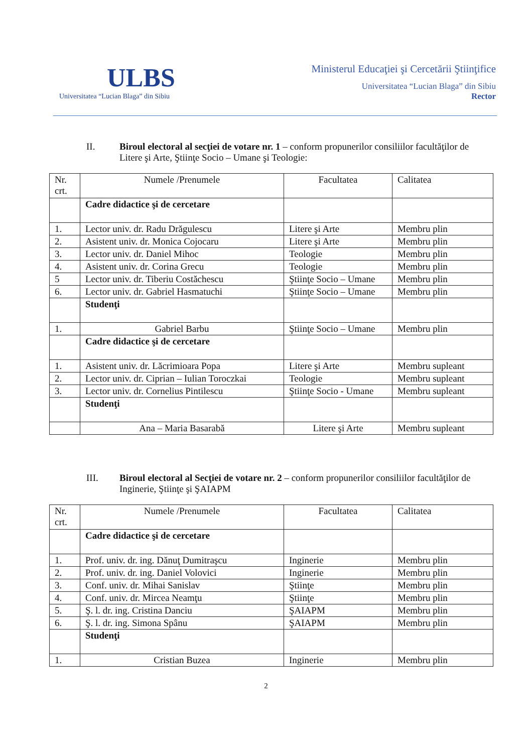ULBS
Universitatea “Lucian Blaga” din Sibiu
Ministerul Educaţiei şi Cercetării Ştiinţifice
Universitatea “Lucian Blaga” din Sibiu
Rector
II. Biroul electoral al secţiei de votare nr. 1 – conform propunerilor consiliilor facultăţilor de Litere şi Arte, Ştiinţe Socio – Umane şi Teologie:
| Nr. crt. | Numele /Prenumele | Facultatea | Calitatea |
| | Cadre didactice şi de cercetare | | |
| 1. | Lector univ. dr. Radu Drăgulescu | Litere şi Arte | Membru plin |
| 2. | Asistent univ. dr. Monica Cojocaru | Litere şi Arte | Membru plin |
| 3. | Lector univ. dr. Daniel Mihoc | Teologie | Membru plin |
| 4. | Asistent univ. dr. Corina Grecu | Teologie | Membru plin |
| 5 | Lector univ. dr. Tiberiu Costăchescu | Ştiinţe Socio – Umane | Membru plin |
| 6. | Lector univ. dr. Gabriel Hasmatuchi | Ştiinţe Socio – Umane | Membru plin |
| | Studenţi | | |
| 1. | Gabriel Barbu | Ştiinţe Socio – Umane | Membru plin |
| | Cadre didactice şi de cercetare | | |
| 1. | Asistent univ. dr. Lăcrimioara Popa | Litere şi Arte | Membru supleant |
| 2. | Lector univ. dr. Ciprian – Iulian Toroczkai | Teologie | Membru supleant |
| 3. | Lector univ. dr. Cornelius Pintilescu | Ştiinţe Socio - Umane | Membru supleant |
| | Studenţi | | |
| | Ana – Maria Basarabă | Litere şi Arte | Membru supleant |
III. Biroul electoral al Secţiei de votare nr. 2 – conform propunerilor consiliilor facultăţilor de Inginerie, Ştiinţe şi ŞAIAPM
| Nr. crt. | Numele /Prenumele | Facultatea | Calitatea |
| | Cadre didactice şi de cercetare | | |
| 1. | Prof. univ. dr. ing. Dănuţ Dumitraşcu | Inginerie | Membru plin |
| 2. | Prof. univ. dr. ing. Daniel Volovici | Inginerie | Membru plin |
| 3. | Conf. univ. dr. Mihai Sanislav | Ştiinţe | Membru plin |
| 4. | Conf. univ. dr. Mircea Neamţu | Ştiinţe | Membru plin |
| 5. | Ş. l. dr. ing. Cristina Danciu | ŞAIAPM | Membru plin |
| 6. | Ş. l. dr. ing. Simona Spânu | ŞAIAPM | Membru plin |
| | Studenţi | | |
| 1. | Cristian Buzea | Inginerie | Membru plin |
2